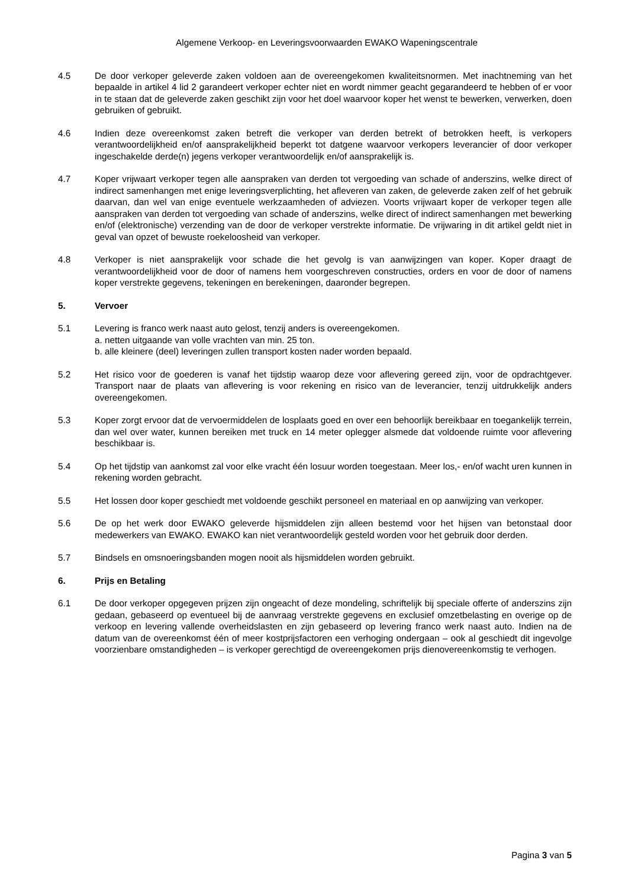Algemene Verkoop- en Leveringsvoorwaarden EWAKO Wapeningscentrale
4.5 De door verkoper geleverde zaken voldoen aan de overeengekomen kwaliteitsnormen. Met inachtneming van het bepaalde in artikel 4 lid 2 garandeert verkoper echter niet en wordt nimmer geacht gegarandeerd te hebben of er voor in te staan dat de geleverde zaken geschikt zijn voor het doel waarvoor koper het wenst te bewerken, verwerken, doen gebruiken of gebruikt.
4.6 Indien deze overeenkomst zaken betreft die verkoper van derden betrekt of betrokken heeft, is verkopers verantwoordelijkheid en/of aansprakelijkheid beperkt tot datgene waarvoor verkopers leverancier of door verkoper ingeschakelde derde(n) jegens verkoper verantwoordelijk en/of aansprakelijk is.
4.7 Koper vrijwaart verkoper tegen alle aanspraken van derden tot vergoeding van schade of anderszins, welke direct of indirect samenhangen met enige leveringsverplichting, het afleveren van zaken, de geleverde zaken zelf of het gebruik daarvan, dan wel van enige eventuele werkzaamheden of adviezen. Voorts vrijwaart koper de verkoper tegen alle aanspraken van derden tot vergoeding van schade of anderszins, welke direct of indirect samenhangen met bewerking en/of (elektronische) verzending van de door de verkoper verstrekte informatie. De vrijwaring in dit artikel geldt niet in geval van opzet of bewuste roekeloosheid van verkoper.
4.8 Verkoper is niet aansprakelijk voor schade die het gevolg is van aanwijzingen van koper. Koper draagt de verantwoordelijkheid voor de door of namens hem voorgeschreven constructies, orders en voor de door of namens koper verstrekte gegevens, tekeningen en berekeningen, daaronder begrepen.
5. Vervoer
5.1 Levering is franco werk naast auto gelost, tenzij anders is overeengekomen.
a. netten uitgaande van volle vrachten van min. 25 ton.
b. alle kleinere (deel) leveringen zullen transport kosten nader worden bepaald.
5.2 Het risico voor de goederen is vanaf het tijdstip waarop deze voor aflevering gereed zijn, voor de opdrachtgever. Transport naar de plaats van aflevering is voor rekening en risico van de leverancier, tenzij uitdrukkelijk anders overeengekomen.
5.3 Koper zorgt ervoor dat de vervoermiddelen de losplaats goed en over een behoorlijk bereikbaar en toegankelijk terrein, dan wel over water, kunnen bereiken met truck en 14 meter oplegger alsmede dat voldoende ruimte voor aflevering beschikbaar is.
5.4 Op het tijdstip van aankomst zal voor elke vracht één losuur worden toegestaan. Meer los,- en/of wacht uren kunnen in rekening worden gebracht.
5.5 Het lossen door koper geschiedt met voldoende geschikt personeel en materiaal en op aanwijzing van verkoper.
5.6 De op het werk door EWAKO geleverde hijsmiddelen zijn alleen bestemd voor het hijsen van betonstaal door medewerkers van EWAKO. EWAKO kan niet verantwoordelijk gesteld worden voor het gebruik door derden.
5.7 Bindsels en omsnoeringsbanden mogen nooit als hijsmiddelen worden gebruikt.
6. Prijs en Betaling
6.1 De door verkoper opgegeven prijzen zijn ongeacht of deze mondeling, schriftelijk bij speciale offerte of anderszins zijn gedaan, gebaseerd op eventueel bij de aanvraag verstrekte gegevens en exclusief omzetbelasting en overige op de verkoop en levering vallende overheidslasten en zijn gebaseerd op levering franco werk naast auto. Indien na de datum van de overeenkomst één of meer kostprijsfactoren een verhoging ondergaan – ook al geschiedt dit ingevolge voorzienbare omstandigheden – is verkoper gerechtigd de overeengekomen prijs dienovereenkomstig te verhogen.
Pagina 3 van 5